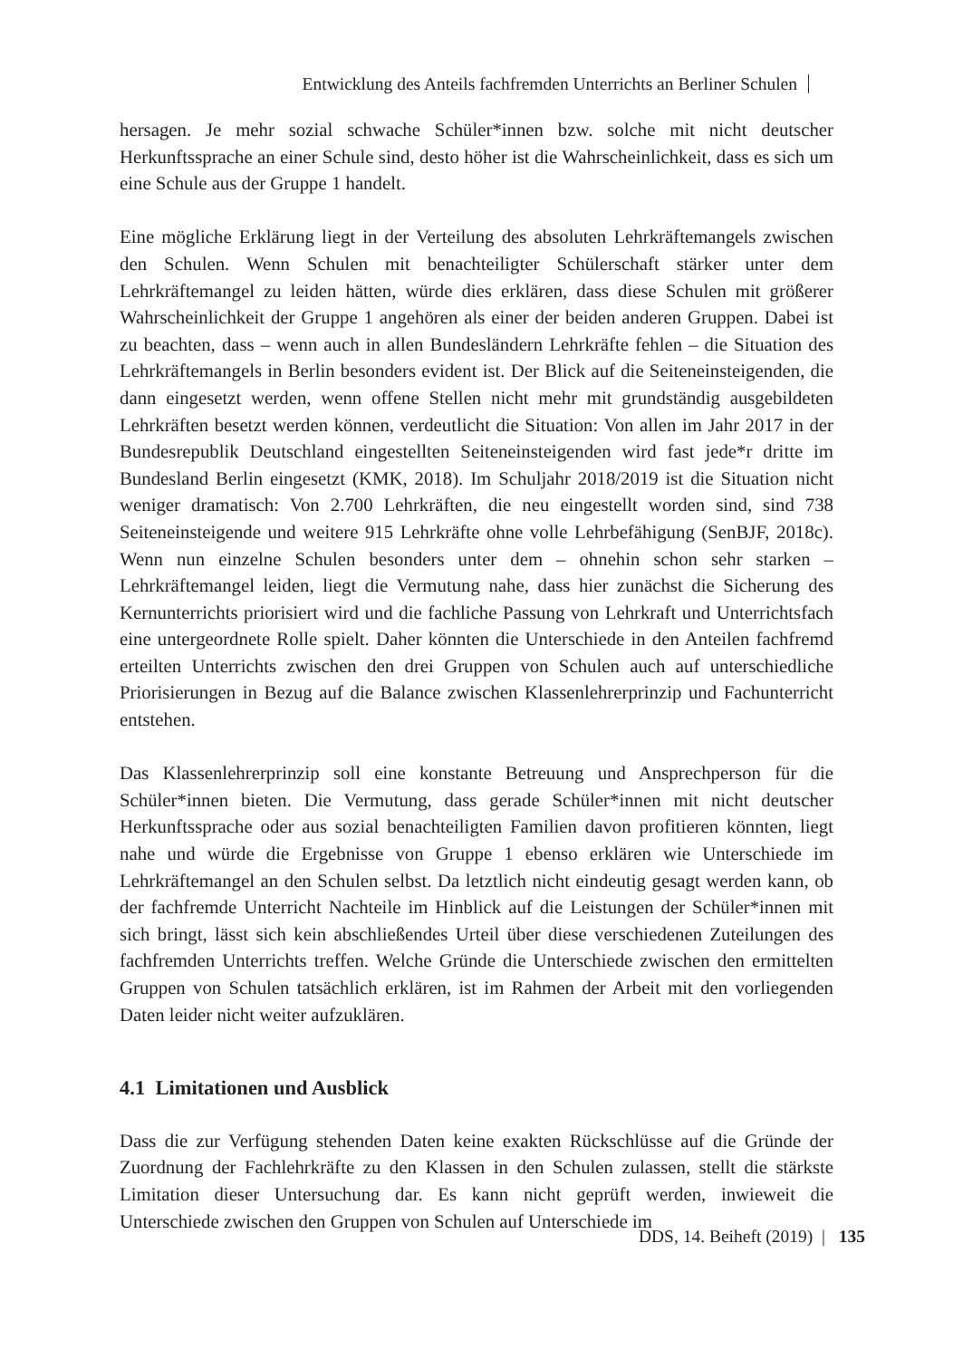Entwicklung des Anteils fachfremden Unterrichts an Berliner Schulen
hersagen. Je mehr sozial schwache Schüler*innen bzw. solche mit nicht deutscher Herkunftssprache an einer Schule sind, desto höher ist die Wahrscheinlichkeit, dass es sich um eine Schule aus der Gruppe 1 handelt.
Eine mögliche Erklärung liegt in der Verteilung des absoluten Lehrkräftemangels zwischen den Schulen. Wenn Schulen mit benachteiligter Schülerschaft stärker unter dem Lehrkräftemangel zu leiden hätten, würde dies erklären, dass diese Schulen mit größerer Wahrscheinlichkeit der Gruppe 1 angehören als einer der beiden anderen Gruppen. Dabei ist zu beachten, dass – wenn auch in allen Bundesländern Lehrkräfte fehlen – die Situation des Lehrkräftemangels in Berlin besonders evident ist. Der Blick auf die Seiteneinsteigenden, die dann eingesetzt werden, wenn offene Stellen nicht mehr mit grundständig ausgebildeten Lehrkräften besetzt werden können, verdeutlicht die Situation: Von allen im Jahr 2017 in der Bundesrepublik Deutschland eingestellten Seiteneinsteigenden wird fast jede*r dritte im Bundesland Berlin eingesetzt (KMK, 2018). Im Schuljahr 2018/2019 ist die Situation nicht weniger dramatisch: Von 2.700 Lehrkräften, die neu eingestellt worden sind, sind 738 Seiteneinsteigende und weitere 915 Lehrkräfte ohne volle Lehrbefähigung (SenBJF, 2018c). Wenn nun einzelne Schulen besonders unter dem – ohnehin schon sehr starken – Lehrkräftemangel leiden, liegt die Vermutung nahe, dass hier zunächst die Sicherung des Kernunterrichts priorisiert wird und die fachliche Passung von Lehrkraft und Unterrichtsfach eine untergeordnete Rolle spielt. Daher könnten die Unterschiede in den Anteilen fachfremd erteilten Unterrichts zwischen den drei Gruppen von Schulen auch auf unterschiedliche Priorisierungen in Bezug auf die Balance zwischen Klassenlehrerprinzip und Fachunterricht entstehen.
Das Klassenlehrerprinzip soll eine konstante Betreuung und Ansprechperson für die Schüler*innen bieten. Die Vermutung, dass gerade Schüler*innen mit nicht deutscher Herkunftssprache oder aus sozial benachteiligten Familien davon profitieren könnten, liegt nahe und würde die Ergebnisse von Gruppe 1 ebenso erklären wie Unterschiede im Lehrkräftemangel an den Schulen selbst. Da letztlich nicht eindeutig gesagt werden kann, ob der fachfremde Unterricht Nachteile im Hinblick auf die Leistungen der Schüler*innen mit sich bringt, lässt sich kein abschließendes Urteil über diese verschiedenen Zuteilungen des fachfremden Unterrichts treffen. Welche Gründe die Unterschiede zwischen den ermittelten Gruppen von Schulen tatsächlich erklären, ist im Rahmen der Arbeit mit den vorliegenden Daten leider nicht weiter aufzuklären.
4.1 Limitationen und Ausblick
Dass die zur Verfügung stehenden Daten keine exakten Rückschlüsse auf die Gründe der Zuordnung der Fachlehrkräfte zu den Klassen in den Schulen zulassen, stellt die stärkste Limitation dieser Untersuchung dar. Es kann nicht geprüft werden, inwieweit die Unterschiede zwischen den Gruppen von Schulen auf Unterschiede im
DDS, 14. Beiheft (2019) | 135